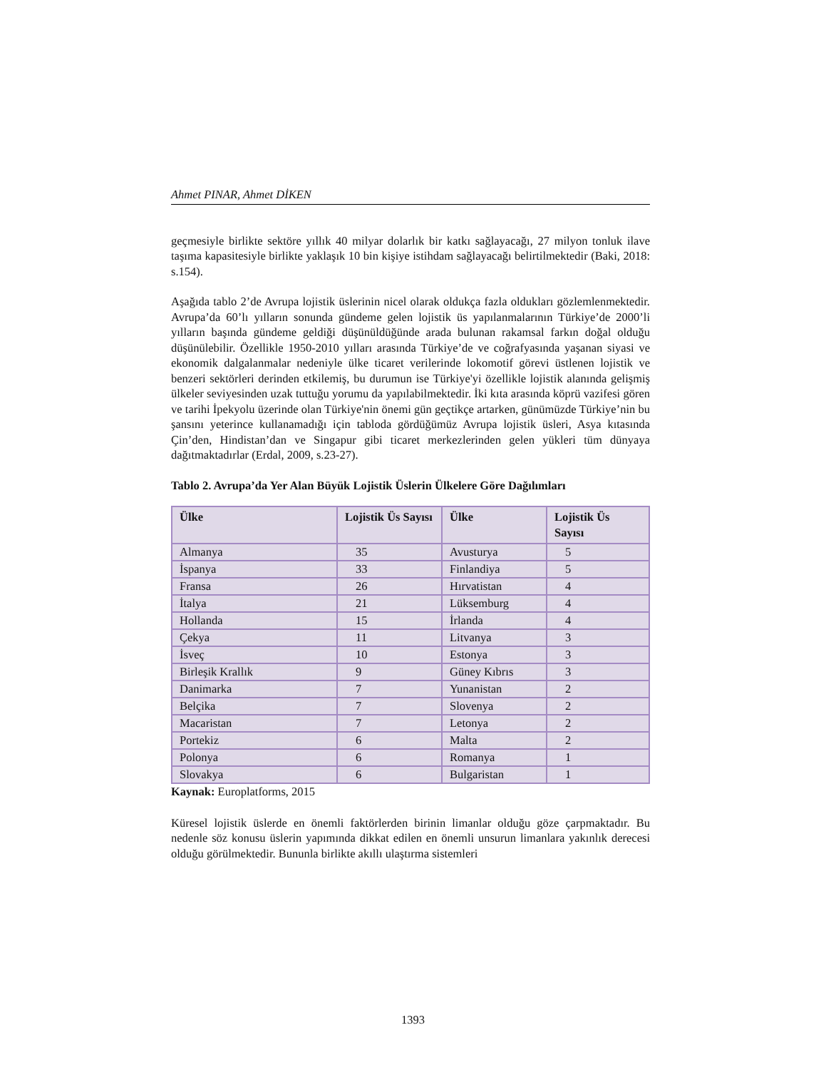Ahmet PINAR, Ahmet DİKEN
geçmesiyle birlikte sektöre yıllık 40 milyar dolarlık bir katkı sağlayacağı, 27 milyon tonluk ilave taşıma kapasitesiyle birlikte yaklaşık 10 bin kişiye istihdam sağlayacağı belirtilmektedir (Baki, 2018: s.154).
Aşağıda tablo 2’de Avrupa lojistik üslerinin nicel olarak oldukça fazla oldukları gözlemlenmektedir. Avrupa’da 60’lı yılların sonunda gündeme gelen lojistik üs yapılanmalarının Türkiye’de 2000’li yılların başında gündeme geldiği düşünüldüğünde arada bulunan rakamsal farkın doğal olduğu düşünülebilir. Özellikle 1950-2010 yılları arasında Türkiye’de ve coğrafyasında yaşanan siyasi ve ekonomik dalgalanmalar nedeniyle ülke ticaret verilerinde lokomotif görevi üstlenen lojistik ve benzeri sektörleri derinden etkilemiş, bu durumun ise Türkiye'yi özellikle lojistik alanında gelişmiş ülkeler seviyesinden uzak tuttuğu yorumu da yapılabilmektedir. İki kıta arasında köprü vazifesi gören ve tarihi İpekyolu üzerinde olan Türkiye'nin önemi gün geçtikçe artarken, günümüzde Türkiye’nin bu şansını yeterince kullanamadığı için tabloda gördüğümüz Avrupa lojistik üsleri, Asya kıtasında Çin’den, Hindistan’dan ve Singapur gibi ticaret merkezlerinden gelen yükleri tüm dünyaya dağıtmaktadırlar (Erdal, 2009, s.23-27).
Tablo 2. Avrupa’da Yer Alan Büyük Lojistik Üslerin Ülkelere Göre Dağılımları
| Ülke | Lojistik Üs Sayısı | Ülke | Lojistik Üs Sayısı |
| --- | --- | --- | --- |
| Almanya | 35 | Avusturya | 5 |
| İspanya | 33 | Finlandiya | 5 |
| Fransa | 26 | Hırvatistan | 4 |
| İtalya | 21 | Lüksemburg | 4 |
| Hollanda | 15 | İrlanda | 4 |
| Çekya | 11 | Litvanya | 3 |
| İsveç | 10 | Estonya | 3 |
| Birleşik Krallık | 9 | Güney Kıbrıs | 3 |
| Danimarka | 7 | Yunanistan | 2 |
| Belçika | 7 | Slovenya | 2 |
| Macaristan | 7 | Letonya | 2 |
| Portekiz | 6 | Malta | 2 |
| Polonya | 6 | Romanya | 1 |
| Slovakya | 6 | Bulgaristan | 1 |
Kaynak: Europlatforms, 2015
Küresel lojistik üslerde en önemli faktörlerden birinin limanlar olduğu göze çarpmaktadır. Bu nedenle söz konusu üslerin yapımında dikkat edilen en önemli unsurun limanlara yakınlık derecesi olduğu görülmektedir. Bununla birlikte akıllı ulaştırma sistemleri
1393